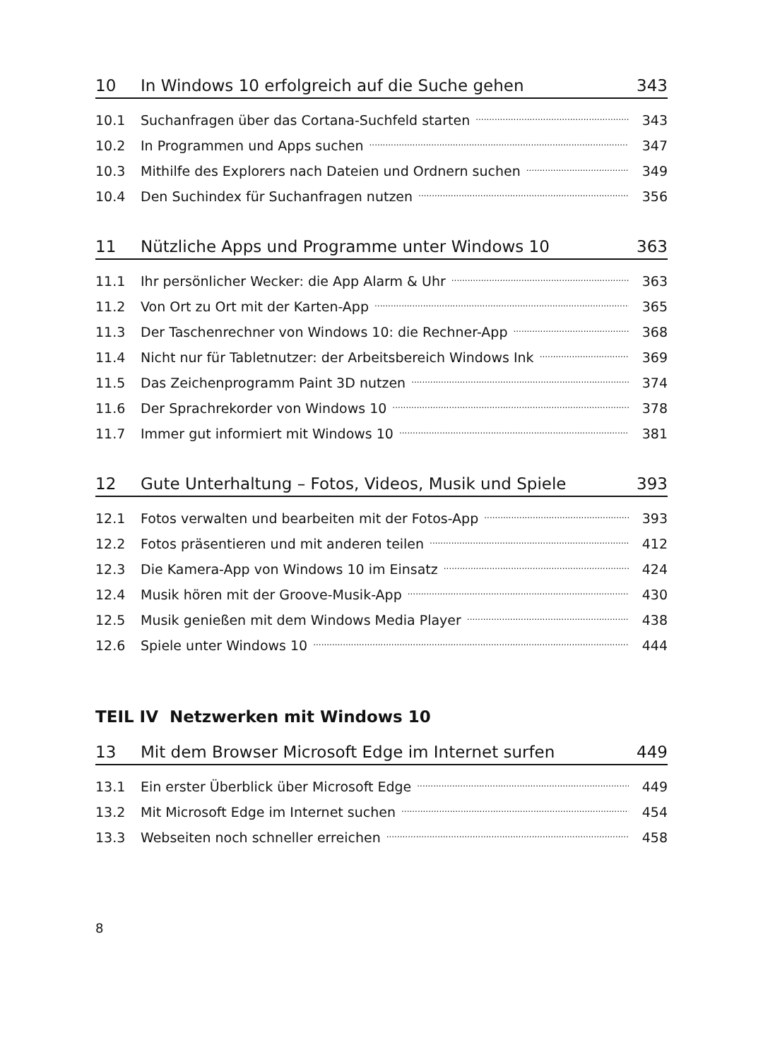10 In Windows 10 erfolgreich auf die Suche gehen 343
10.1 Suchanfragen über das Cortana-Suchfeld starten 343
10.2 In Programmen und Apps suchen 347
10.3 Mithilfe des Explorers nach Dateien und Ordnern suchen 349
10.4 Den Suchindex für Suchanfragen nutzen 356
11 Nützliche Apps und Programme unter Windows 10 363
11.1 Ihr persönlicher Wecker: die App Alarm & Uhr 363
11.2 Von Ort zu Ort mit der Karten-App 365
11.3 Der Taschenrechner von Windows 10: die Rechner-App 368
11.4 Nicht nur für Tabletnutzer: der Arbeitsbereich Windows Ink 369
11.5 Das Zeichenprogramm Paint 3D nutzen 374
11.6 Der Sprachrekorder von Windows 10 378
11.7 Immer gut informiert mit Windows 10 381
12 Gute Unterhaltung – Fotos, Videos, Musik und Spiele 393
12.1 Fotos verwalten und bearbeiten mit der Fotos-App 393
12.2 Fotos präsentieren und mit anderen teilen 412
12.3 Die Kamera-App von Windows 10 im Einsatz 424
12.4 Musik hören mit der Groove-Musik-App 430
12.5 Musik genießen mit dem Windows Media Player 438
12.6 Spiele unter Windows 10 444
TEIL IV Netzwerken mit Windows 10
13 Mit dem Browser Microsoft Edge im Internet surfen 449
13.1 Ein erster Überblick über Microsoft Edge 449
13.2 Mit Microsoft Edge im Internet suchen 454
13.3 Webseiten noch schneller erreichen 458
8